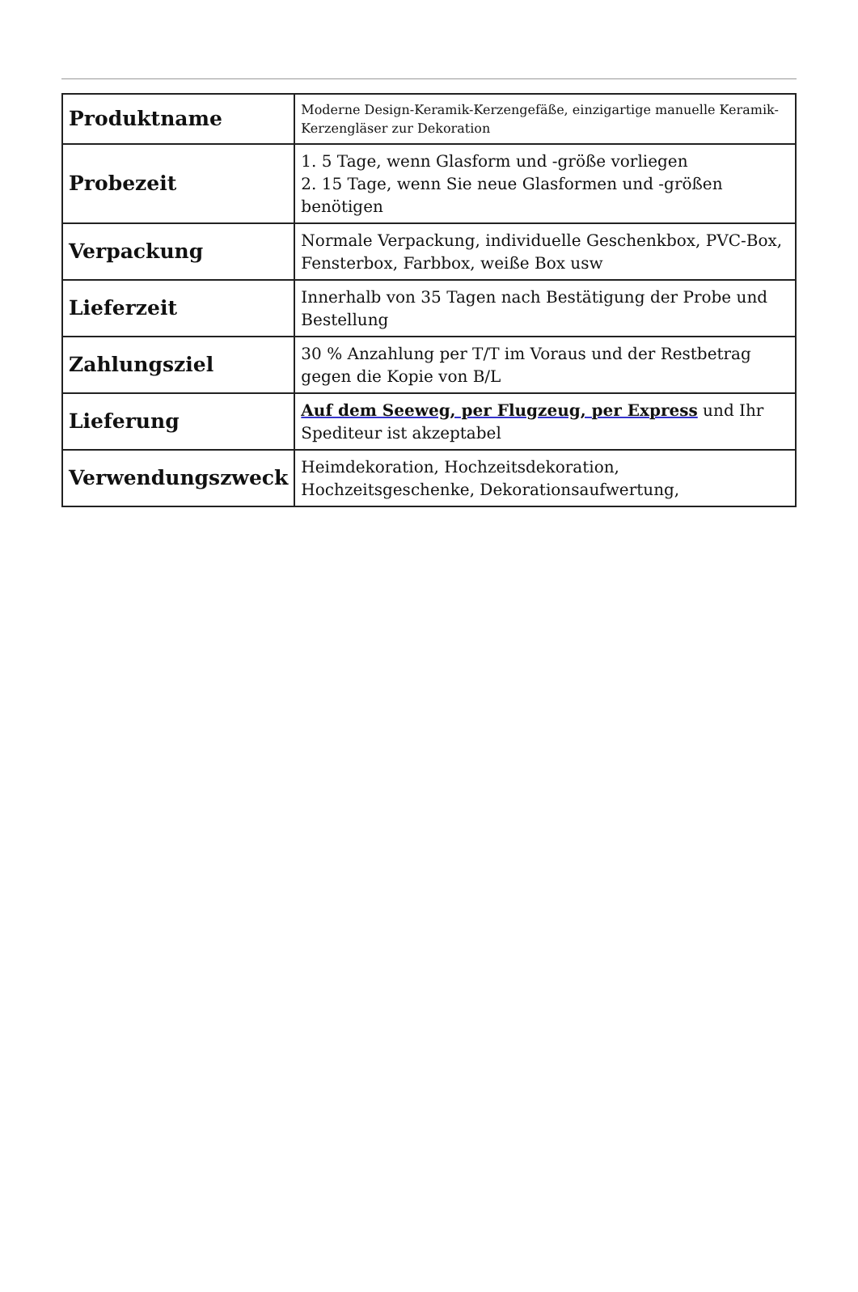| Produktname | Moderne Design-Keramik-Kerzengefäße, einzigartige manuelle Keramik-Kerzengläser zur Dekoration |
| Probezeit | 1. 5 Tage, wenn Glasform und -größe vorliegen 2. 15 Tage, wenn Sie neue Glasformen und -größen benötigen |
| Verpackung | Normale Verpackung, individuelle Geschenkbox, PVC-Box, Fensterbox, Farbbox, weiße Box usw |
| Lieferzeit | Innerhalb von 35 Tagen nach Bestätigung der Probe und Bestellung |
| Zahlungsziel | 30 % Anzahlung per T/T im Voraus und der Restbetrag gegen die Kopie von B/L |
| Lieferung | Auf dem Seeweg, per Flugzeug, per Express und Ihr Spediteur ist akzeptabel |
| Verwendungszweck | Heimdekoration, Hochzeitsdekoration, Hochzeitsgeschenke, Dekorationsaufwertung, |